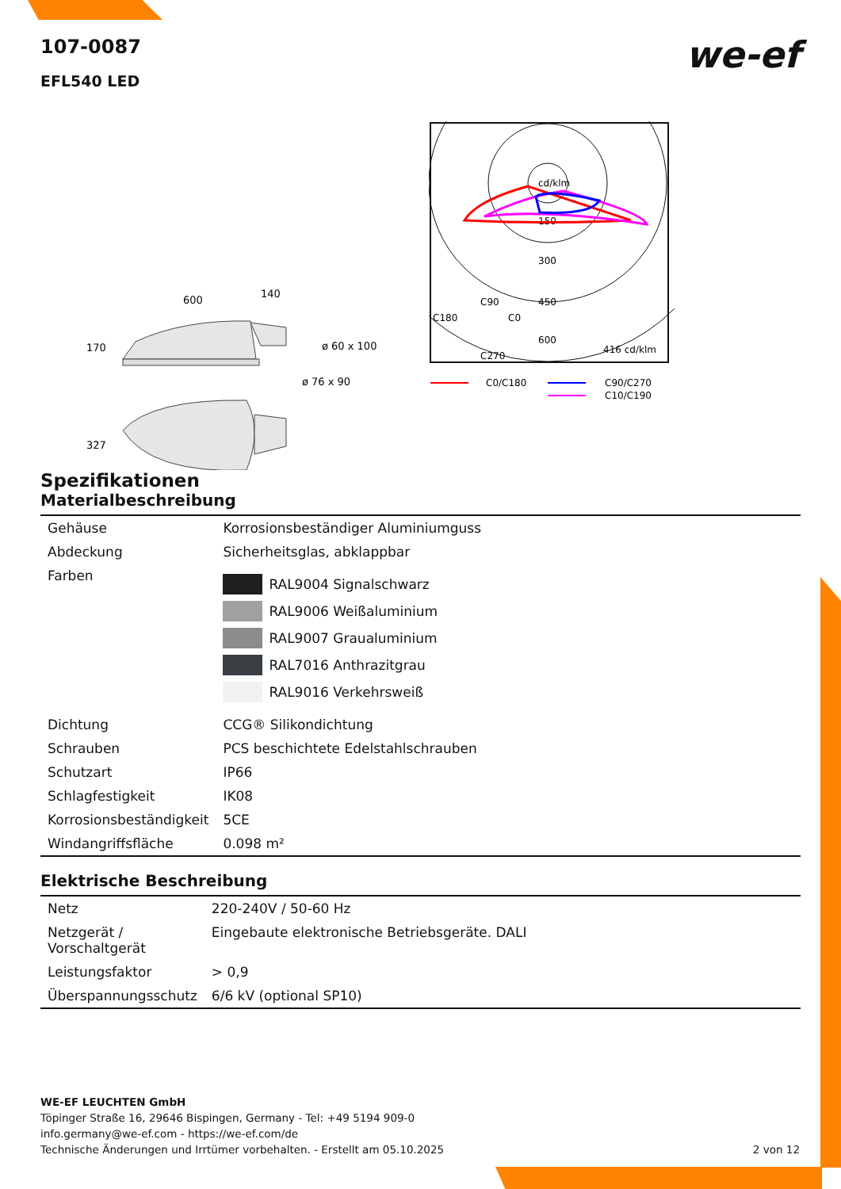we-ef
107-0087
EFL540 LED
600
140
170
ø 60 x 100
ø 76 x 90
327
cd/klm
150
300
450
600
C90
C180
C0
C270
416 cd/klm
C0/C180
C90/C270
C10/C190
Spezifikationen
Materialbeschreibung
| Gehäuse | Korrosionsbeständiger Aluminiumguss |
| Abdeckung | Sicherheitsglas, abklappbar |
| Farben | RAL9004 Signalschwarz RAL9006 Weißaluminium RAL9007 Graualuminium RAL7016 Anthrazitgrau RAL9016 Verkehrsweiß |
| Dichtung | CCG® Silikondichtung |
| Schrauben | PCS beschichtete Edelstahlschrauben |
| Schutzart | IP66 |
| Schlagfestigkeit | IK08 |
| Korrosionsbeständigkeit | 5CE |
| Windangriffsfläche | 0.098 m² |
Elektrische Beschreibung
| Netz | 220-240V / 50-60 Hz |
| Netzgerät / Vorschaltgerät | Eingebaute elektronische Betriebsgeräte. DALI |
| Leistungsfaktor | > 0,9 |
| Überspannungsschutz | 6/6 kV (optional SP10) |
WE-EF LEUCHTEN GmbH
Töpinger Straße 16, 29646 Bispingen, Germany - Tel: +49 5194 909-0
info.germany@we-ef.com - https://we-ef.com/de
Technische Änderungen und Irrtümer vorbehalten. - Erstellt am 05.10.2025 2 von 12